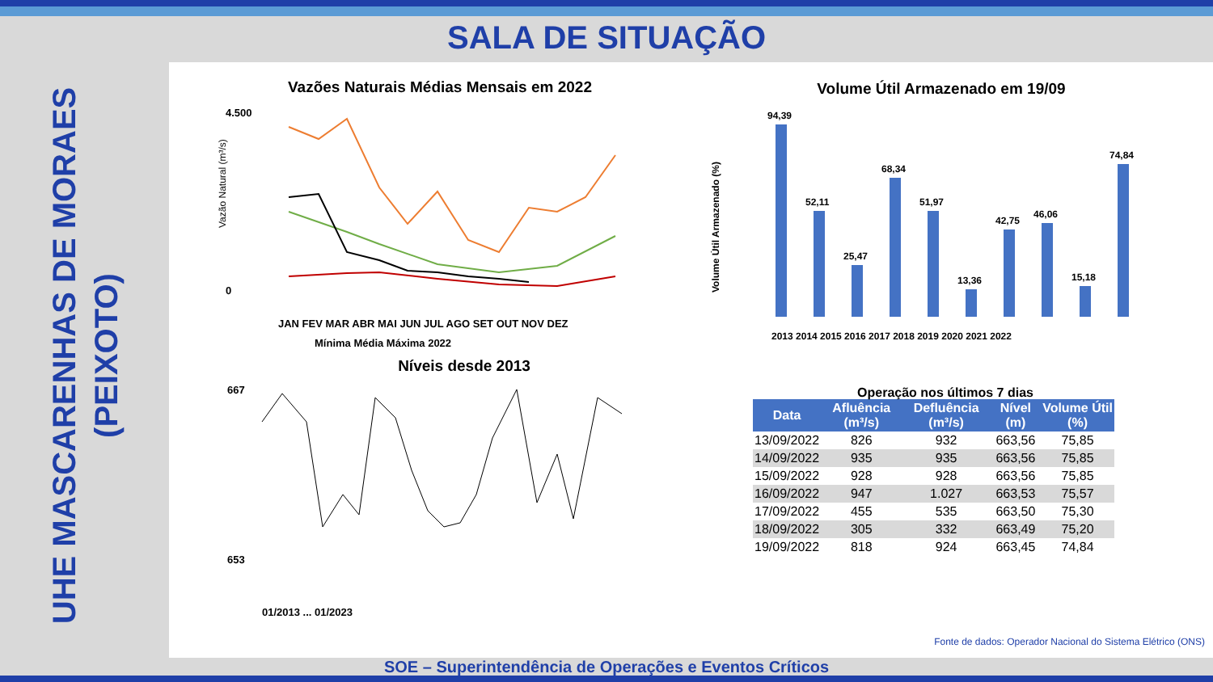SALA DE SITUAÇÃO
UHE MASCARENHAS DE MORAES
(PEIXOTO)
Vazões Naturais Médias Mensais em 2022
Vazão Natural (m³/s)
4.500
0
JAN FEV MAR ABR MAI JUN JUL AGO SET OUT NOV DEZ
Mínima Média Máxima 2022
Volume Útil Armazenado em 19/09
Volume Útil Armazenado (%)
94,39
52,11
25,47
68,34
51,97
13,36
42,75
46,06
15,18
74,84
2013 2014 2015 2016 2017 2018 2019 2020 2021 2022
Níveis desde 2013
667
653
01/2013 ... 01/2023
| Data | Afluência (m³/s) | Defluência (m³/s) | Nível (m) | Volume Útil (%) |
| --- | --- | --- | --- | --- |
| 13/09/2022 | 826 | 932 | 663,56 | 75,85 |
| 14/09/2022 | 935 | 935 | 663,56 | 75,85 |
| 15/09/2022 | 928 | 928 | 663,56 | 75,85 |
| 16/09/2022 | 947 | 1.027 | 663,53 | 75,57 |
| 17/09/2022 | 455 | 535 | 663,50 | 75,30 |
| 18/09/2022 | 305 | 332 | 663,49 | 75,20 |
| 19/09/2022 | 818 | 924 | 663,45 | 74,84 |
Operação nos últimos 7 dias
Fonte de dados: Operador Nacional do Sistema Elétrico (ONS)
SOE – Superintendência de Operações e Eventos Críticos